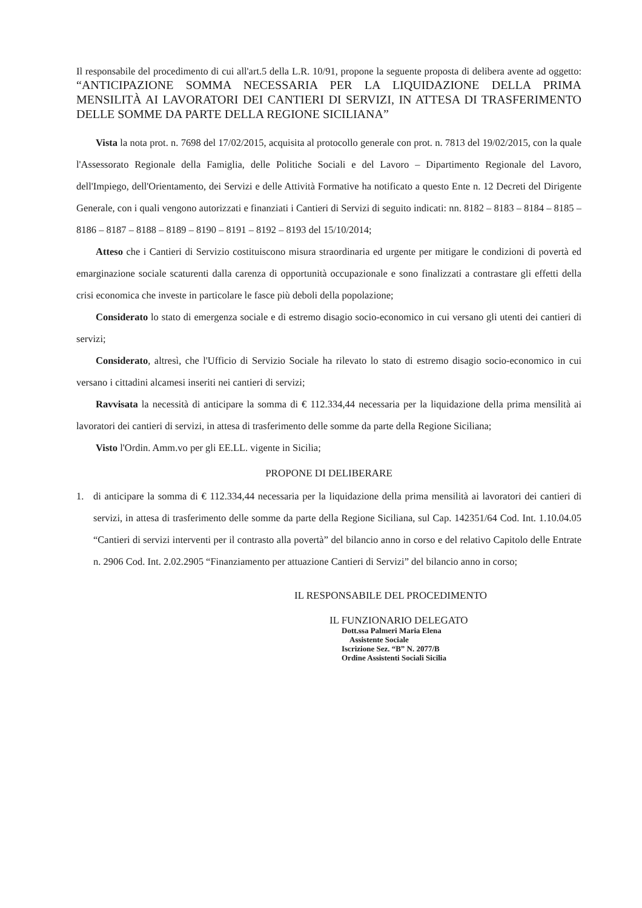Il responsabile del procedimento di cui all'art.5 della L.R. 10/91, propone la seguente proposta di delibera avente ad oggetto: “ANTICIPAZIONE SOMMA NECESSARIA PER LA LIQUIDAZIONE DELLA PRIMA MENSILITÀ AI LAVORATORI DEI CANTIERI DI SERVIZI, IN ATTESA DI TRASFERIMENTO DELLE SOMME DA PARTE DELLA REGIONE SICILIANA”
Vista la nota prot. n. 7698 del 17/02/2015, acquisita al protocollo generale con prot. n. 7813 del 19/02/2015, con la quale l'Assessorato Regionale della Famiglia, delle Politiche Sociali e del Lavoro – Dipartimento Regionale del Lavoro, dell'Impiego, dell'Orientamento, dei Servizi e delle Attività Formative ha notificato a questo Ente n. 12 Decreti del Dirigente Generale, con i quali vengono autorizzati e finanziati i Cantieri di Servizi di seguito indicati: nn. 8182 – 8183 – 8184 – 8185 – 8186 – 8187 – 8188 – 8189 – 8190 – 8191 – 8192 – 8193 del 15/10/2014;
Atteso che i Cantieri di Servizio costituiscono misura straordinaria ed urgente per mitigare le condizioni di povertà ed emarginazione sociale scaturenti dalla carenza di opportunità occupazionale e sono finalizzati a contrastare gli effetti della crisi economica che investe in particolare le fasce più deboli della popolazione;
Considerato lo stato di emergenza sociale e di estremo disagio socio-economico in cui versano gli utenti dei cantieri di servizi;
Considerato, altresì, che l'Ufficio di Servizio Sociale ha rilevato lo stato di estremo disagio socio-economico in cui versano i cittadini alcamesi inseriti nei cantieri di servizi;
Ravvisata la necessità di anticipare la somma di € 112.334,44 necessaria per la liquidazione della prima mensilità ai lavoratori dei cantieri di servizi, in attesa di trasferimento delle somme da parte della Regione Siciliana;
Visto l'Ordin. Amm.vo per gli EE.LL. vigente in Sicilia;
PROPONE DI DELIBERARE
1. di anticipare la somma di € 112.334,44 necessaria per la liquidazione della prima mensilità ai lavoratori dei cantieri di servizi, in attesa di trasferimento delle somme da parte della Regione Siciliana, sul Cap. 142351/64 Cod. Int. 1.10.04.05 “Cantieri di servizi interventi per il contrasto alla povertà” del bilancio anno in corso e del relativo Capitolo delle Entrate n. 2906 Cod. Int. 2.02.2905 “Finanziamento per attuazione Cantieri di Servizi” del bilancio anno in corso;
IL RESPONSABILE DEL PROCEDIMENTO
IL FUNZIONARIO DELEGATO
Dott.ssa Palmeri Maria Elena
Assistente Sociale
Iscrizione Sez. “B” N. 2077/B
Ordine Assistenti Sociali Sicilia